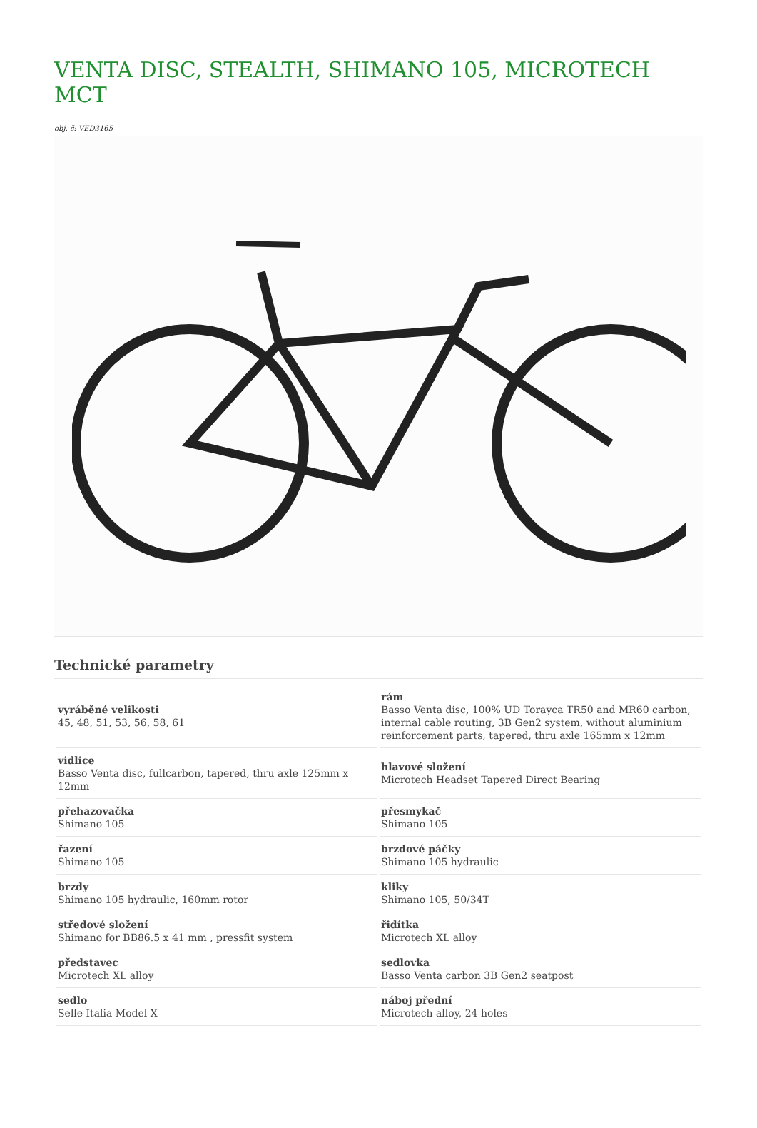VENTA DISC, STEALTH, SHIMANO 105, MICROTECH MCT
obj. č: VED3165
Technické parametry
| vyráběné velikosti 45, 48, 51, 53, 56, 58, 61 | rám Basso Venta disc, 100% UD Torayca TR50 and MR60 carbon, internal cable routing, 3B Gen2 system, without aluminium reinforcement parts, tapered, thru axle 165mm x 12mm |
| vidlice Basso Venta disc, fullcarbon, tapered, thru axle 125mm x 12mm | hlavové složení Microtech Headset Tapered Direct Bearing |
| přehazovačka Shimano 105 | přesmykač Shimano 105 |
| řazení Shimano 105 | brzdové páčky Shimano 105 hydraulic |
| brzdy Shimano 105 hydraulic, 160mm rotor | kliky Shimano 105, 50/34T |
| středové složení Shimano for BB86.5 x 41 mm , pressfit system | řidítka Microtech XL alloy |
| představec Microtech XL alloy | sedlovka Basso Venta carbon 3B Gen2 seatpost |
| sedlo Selle Italia Model X | náboj přední Microtech alloy, 24 holes |